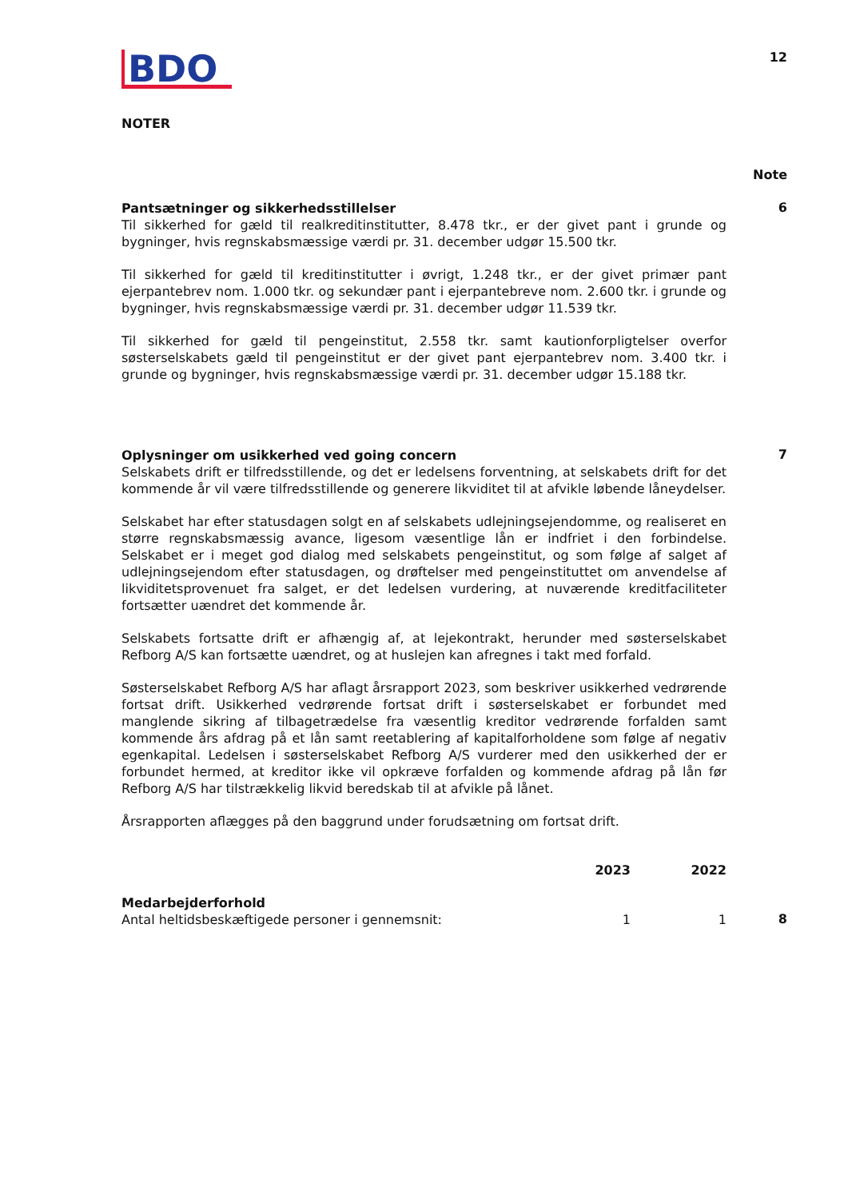BDO
12
NOTER
Note
Pantsætninger og sikkerhedsstillelser
Til sikkerhed for gæld til realkreditinstitutter, 8.478 tkr., er der givet pant i grunde og bygninger, hvis regnskabsmæssige værdi pr. 31. december udgør 15.500 tkr.
Til sikkerhed for gæld til kreditinstitutter i øvrigt, 1.248 tkr., er der givet primær pant ejerpantebrev nom. 1.000 tkr. og sekundær pant i ejerpantebreve nom. 2.600 tkr. i grunde og bygninger, hvis regnskabsmæssige værdi pr. 31. december udgør 11.539 tkr.
Til sikkerhed for gæld til pengeinstitut, 2.558 tkr. samt kautionforpligtelser overfor søsterselskabets gæld til pengeinstitut er der givet pant ejerpantebrev nom. 3.400 tkr. i grunde og bygninger, hvis regnskabsmæssige værdi pr. 31. december udgør 15.188 tkr.
6
Oplysninger om usikkerhed ved going concern
Selskabets drift er tilfredsstillende, og det er ledelsens forventning, at selskabets drift for det kommende år vil være tilfredsstillende og generere likviditet til at afvikle løbende låneydelser.
Selskabet har efter statusdagen solgt en af selskabets udlejningsejendomme, og realiseret en større regnskabsmæssig avance, ligesom væsentlige lån er indfriet i den forbindelse. Selskabet er i meget god dialog med selskabets pengeinstitut, og som følge af salget af udlejningsejendom efter statusdagen, og drøftelser med pengeinstituttet om anvendelse af likviditetsprovenuet fra salget, er det ledelsen vurdering, at nuværende kreditfaciliteter fortsætter uændret det kommende år.
Selskabets fortsatte drift er afhængig af, at lejekontrakt, herunder med søsterselskabet Refborg A/S kan fortsætte uændret, og at huslejen kan afregnes i takt med forfald.
Søsterselskabet Refborg A/S har aflagt årsrapport 2023, som beskriver usikkerhed vedrørende fortsat drift. Usikkerhed vedrørende fortsat drift i søsterselskabet er forbundet med manglende sikring af tilbagetrædelse fra væsentlig kreditor vedrørende forfalden samt kommende års afdrag på et lån samt reetablering af kapitalforholdene som følge af negativ egenkapital. Ledelsen i søsterselskabet Refborg A/S vurderer med den usikkerhed der er forbundet hermed, at kreditor ikke vil opkræve forfalden og kommende afdrag på lån før Refborg A/S har tilstrækkelig likvid beredskab til at afvikle på lånet.
Årsrapporten aflægges på den baggrund under forudsætning om fortsat drift.
7
| | 2023 | 2022 |
| --- | --- | --- |
| Medarbejderforhold | | |
| Antal heltidsbeskæftigede personer i gennemsnit: | 1 | 1 |
8